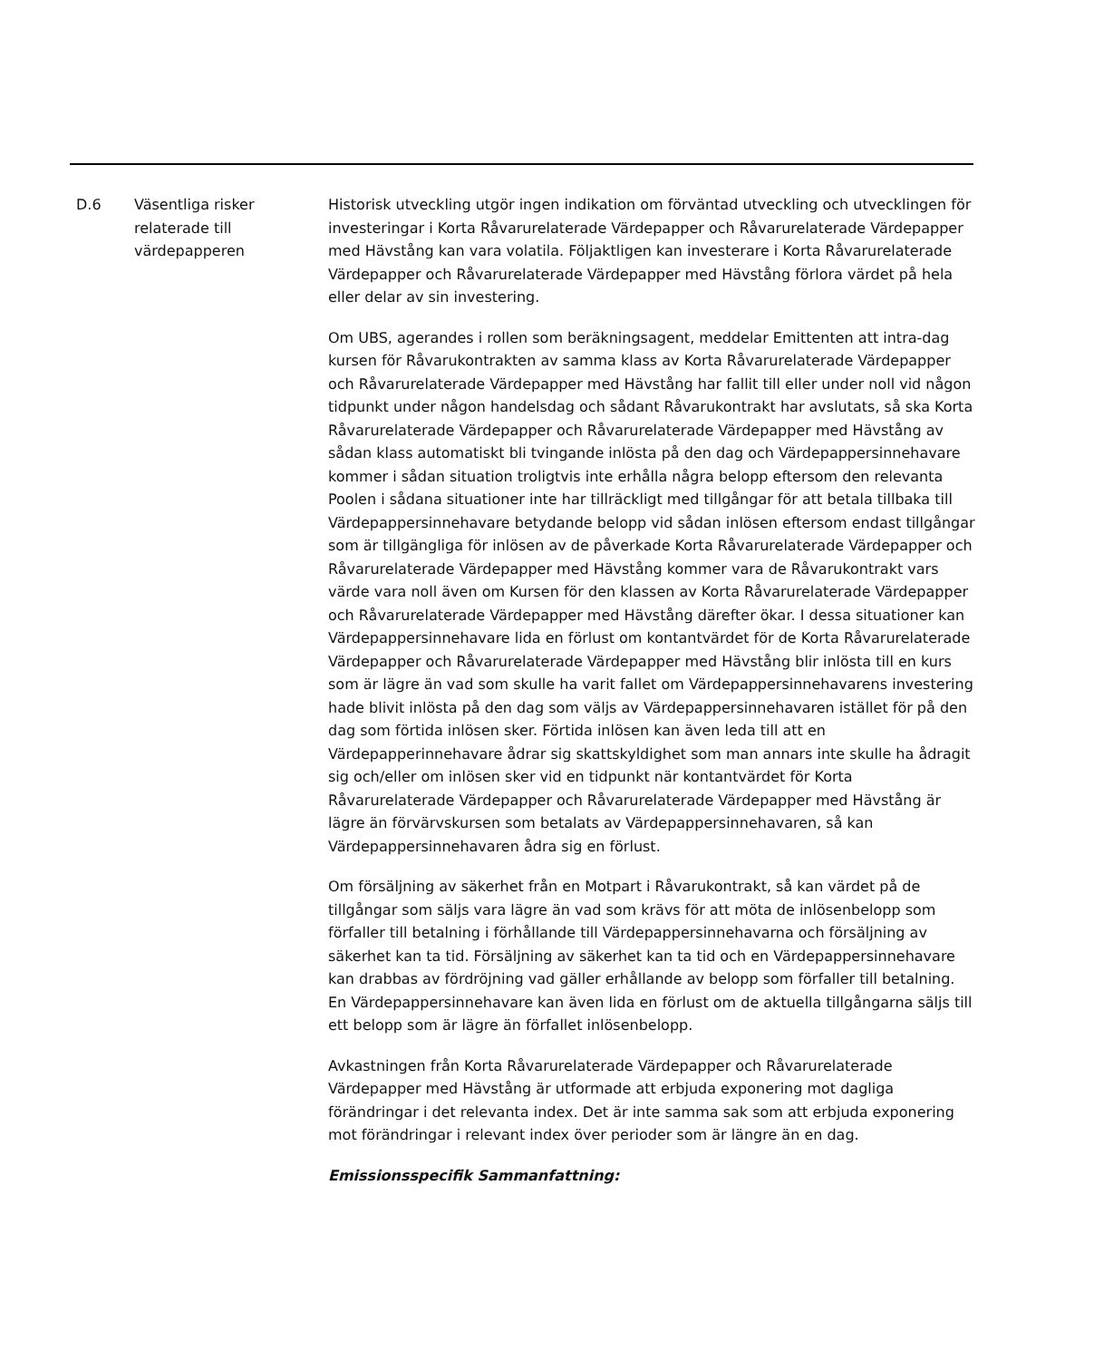| D.6 | Väsentliga risker relaterade till värdepapperen | Historisk utveckling utgör ingen indikation om förväntad utveckling och utvecklingen för investeringar i Korta Råvarurelaterade Värdepapper och Råvarurelaterade Värdepapper med Hävstång kan vara volatila. Följaktligen kan investerare i Korta Råvarurelaterade Värdepapper och Råvarurelaterade Värdepapper med Hävstång förlora värdet på hela eller delar av sin investering. Om UBS, agerandes i rollen som beräkningsagent, meddelar Emittenten att intra-dag kursen för Råvarukontrakten av samma klass av Korta Råvarurelaterade Värdepapper och Råvarurelaterade Värdepapper med Hävstång har fallit till eller under noll vid någon tidpunkt under någon handelsdag och sådant Råvarukontrakt har avslutats, så ska Korta Råvarurelaterade Värdepapper och Råvarurelaterade Värdepapper med Hävstång av sådan klass automatiskt bli tvingande inlösta på den dag och Värdepappersinnehavare kommer i sådan situation troligtvis inte erhålla några belopp eftersom den relevanta Poolen i sådana situationer inte har tillräckligt med tillgångar för att betala tillbaka till Värdepappersinnehavare betydande belopp vid sådan inlösen eftersom endast tillgångar som är tillgängliga för inlösen av de påverkade Korta Råvarurelaterade Värdepapper och Råvarurelaterade Värdepapper med Hävstång kommer vara de Råvarukontrakt vars värde vara noll även om Kursen för den klassen av Korta Råvarurelaterade Värdepapper och Råvarurelaterade Värdepapper med Hävstång därefter ökar. I dessa situationer kan Värdepappersinnehavare lida en förlust om kontantvärdet för de Korta Råvarurelaterade Värdepapper och Råvarurelaterade Värdepapper med Hävstång blir inlösta till en kurs som är lägre än vad som skulle ha varit fallet om Värdepappersinnehavarens investering hade blivit inlösta på den dag som väljs av Värdepappersinnehavaren istället för på den dag som förtida inlösen sker. Förtida inlösen kan även leda till att en Värdepapperinnehavare ådrar sig skattskyldighet som man annars inte skulle ha ådragit sig och/eller om inlösen sker vid en tidpunkt när kontantvärdet för Korta Råvarurelaterade Värdepapper och Råvarurelaterade Värdepapper med Hävstång är lägre än förvärvskursen som betalats av Värdepappersinnehavaren, så kan Värdepappersinnehavaren ådra sig en förlust. Om försäljning av säkerhet från en Motpart i Råvarukontrakt, så kan värdet på de tillgångar som säljs vara lägre än vad som krävs för att möta de inlösenbelopp som förfaller till betalning i förhållande till Värdepappersinnehavarna och försäljning av säkerhet kan ta tid. Försäljning av säkerhet kan ta tid och en Värdepappersinnehavare kan drabbas av fördröjning vad gäller erhållande av belopp som förfaller till betalning. En Värdepappersinnehavare kan även lida en förlust om de aktuella tillgångarna säljs till ett belopp som är lägre än förfallet inlösenbelopp. Avkastningen från Korta Råvarurelaterade Värdepapper och Råvarurelaterade Värdepapper med Hävstång är utformade att erbjuda exponering mot dagliga förändringar i det relevanta index. Det är inte samma sak som att erbjuda exponering mot förändringar i relevant index över perioder som är längre än en dag. Emissionsspecifik Sammanfattning: |